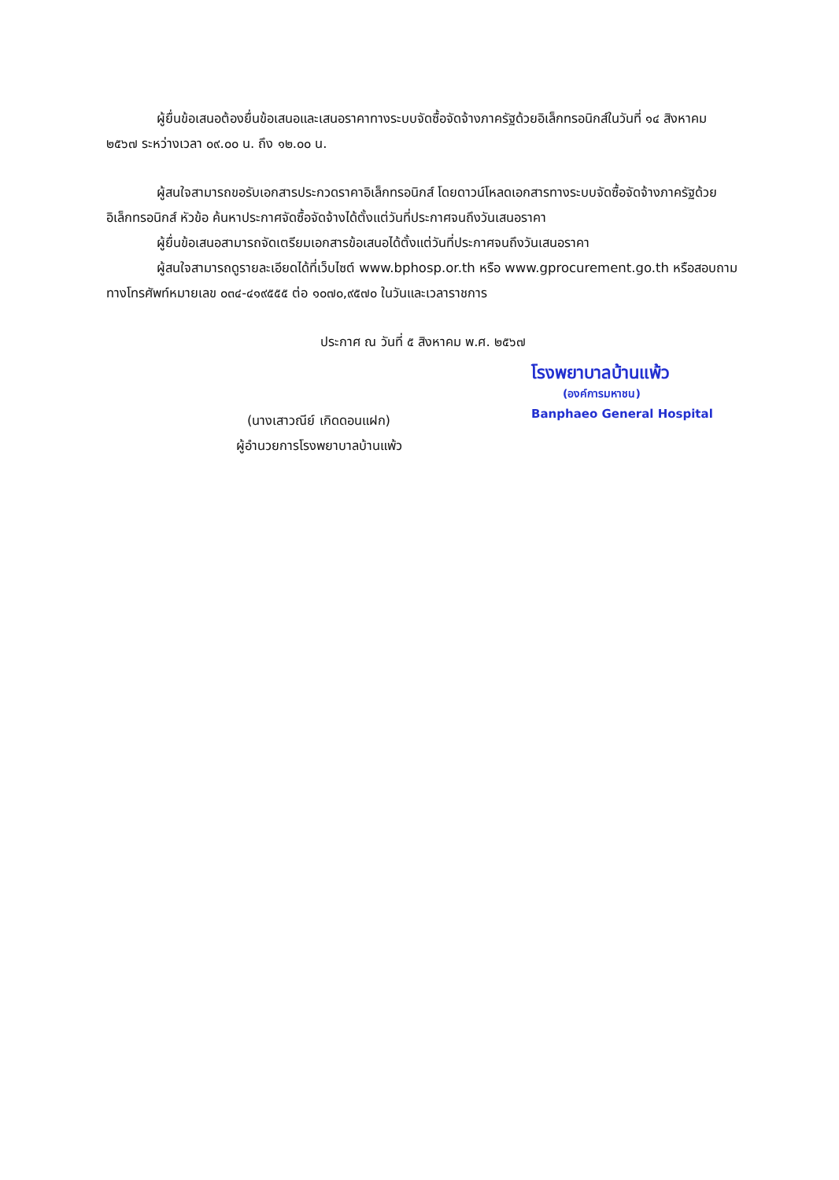ผู้ยื่นข้อเสนอต้องยื่นข้อเสนอและเสนอราคาทางระบบจัดซื้อจัดจ้างภาครัฐด้วยอิเล็กทรอนิกส์ในวันที่ ๑๔ สิงหาคม ๒๕๖๗ ระหว่างเวลา ๐๙.๐๐ น. ถึง ๑๒.๐๐ น.
ผู้สนใจสามารถขอรับเอกสารประกวดราคาอิเล็กทรอนิกส์ โดยดาวน์โหลดเอกสารทางระบบจัดซื้อจัดจ้างภาครัฐด้วยอิเล็กทรอนิกส์ หัวข้อ ค้นหาประกาศจัดซื้อจัดจ้างได้ตั้งแต่วันที่ประกาศจนถึงวันเสนอราคา
ผู้ยื่นข้อเสนอสามารถจัดเตรียมเอกสารข้อเสนอได้ตั้งแต่วันที่ประกาศจนถึงวันเสนอราคา
ผู้สนใจสามารถดูรายละเอียดได้ที่เว็บไซต์ www.bphosp.or.th หรือ www.gprocurement.go.th หรือสอบถามทางโทรศัพท์หมายเลข ๐๓๔-๔๑๙๕๕๕ ต่อ ๑๐๗๐,๙๕๗๐ ในวันและเวลาราชการ
ประกาศ ณ วันที่ ๕ สิงหาคม พ.ศ. ๒๕๖๗
(นางเสาวณีย์ เกิดดอนแฝก)
ผู้อำนวยการโรงพยาบาลบ้านแพ้ว
โรงพยาบาลบ้านแพ้ว
(องค์การมหาชน)
Banphaeo General Hospital